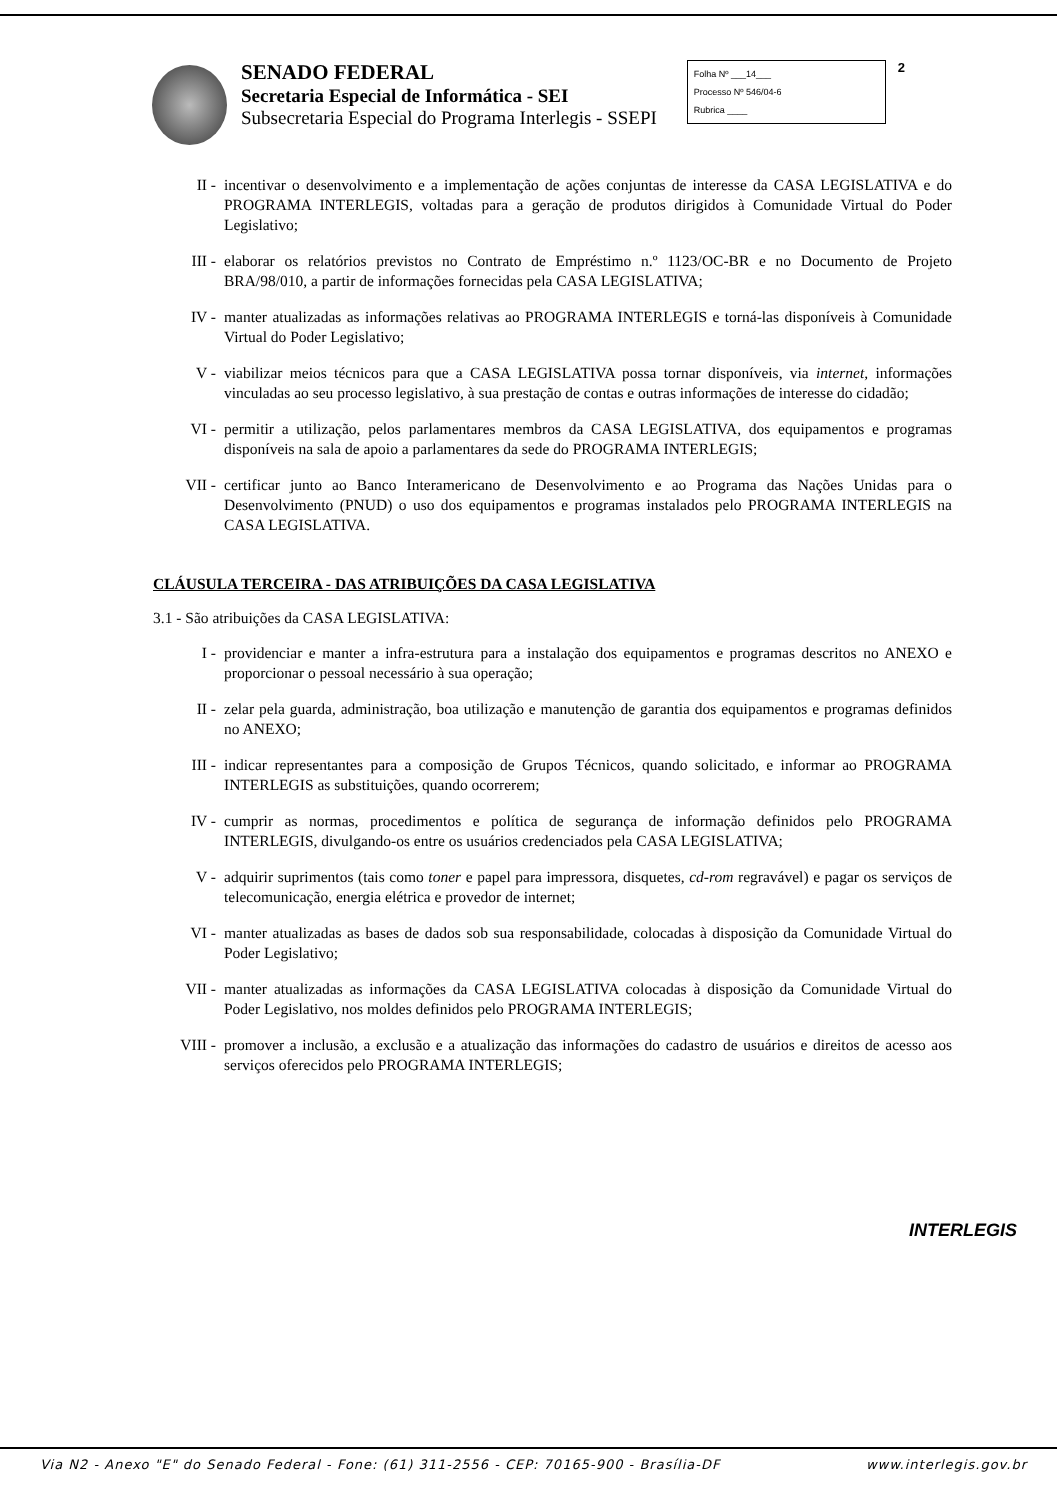SENADO FEDERAL
Secretaria Especial de Informática - SEI
Subsecretaria Especial do Programa Interlegis - SSEPI
Folha Nº ___14___
Processo Nº 546/04-6
Rubrica ____
2
II - incentivar o desenvolvimento e a implementação de ações conjuntas de interesse da CASA LEGISLATIVA e do PROGRAMA INTERLEGIS, voltadas para a geração de produtos dirigidos à Comunidade Virtual do Poder Legislativo;
III - elaborar os relatórios previstos no Contrato de Empréstimo n.º 1123/OC-BR e no Documento de Projeto BRA/98/010, a partir de informações fornecidas pela CASA LEGISLATIVA;
IV - manter atualizadas as informações relativas ao PROGRAMA INTERLEGIS e torná-las disponíveis à Comunidade Virtual do Poder Legislativo;
V - viabilizar meios técnicos para que a CASA LEGISLATIVA possa tornar disponíveis, via internet, informações vinculadas ao seu processo legislativo, à sua prestação de contas e outras informações de interesse do cidadão;
VI - permitir a utilização, pelos parlamentares membros da CASA LEGISLATIVA, dos equipamentos e programas disponíveis na sala de apoio a parlamentares da sede do PROGRAMA INTERLEGIS;
VII - certificar junto ao Banco Interamericano de Desenvolvimento e ao Programa das Nações Unidas para o Desenvolvimento (PNUD) o uso dos equipamentos e programas instalados pelo PROGRAMA INTERLEGIS na CASA LEGISLATIVA.
CLÁUSULA TERCEIRA - DAS ATRIBUIÇÕES DA CASA LEGISLATIVA
3.1 - São atribuições da CASA LEGISLATIVA:
I - providenciar e manter a infra-estrutura para a instalação dos equipamentos e programas descritos no ANEXO e proporcionar o pessoal necessário à sua operação;
II - zelar pela guarda, administração, boa utilização e manutenção de garantia dos equipamentos e programas definidos no ANEXO;
III - indicar representantes para a composição de Grupos Técnicos, quando solicitado, e informar ao PROGRAMA INTERLEGIS as substituições, quando ocorrerem;
IV - cumprir as normas, procedimentos e política de segurança de informação definidos pelo PROGRAMA INTERLEGIS, divulgando-os entre os usuários credenciados pela CASA LEGISLATIVA;
V - adquirir suprimentos (tais como toner e papel para impressora, disquetes, cd-rom regravável) e pagar os serviços de telecomunicação, energia elétrica e provedor de internet;
VI - manter atualizadas as bases de dados sob sua responsabilidade, colocadas à disposição da Comunidade Virtual do Poder Legislativo;
VII - manter atualizadas as informações da CASA LEGISLATIVA colocadas à disposição da Comunidade Virtual do Poder Legislativo, nos moldes definidos pelo PROGRAMA INTERLEGIS;
VIII - promover a inclusão, a exclusão e a atualização das informações do cadastro de usuários e direitos de acesso aos serviços oferecidos pelo PROGRAMA INTERLEGIS;
INTERLEGIS
Via N2 - Anexo "E" do Senado Federal - Fone: (61) 311-2556 - CEP: 70165-900 - Brasília-DF www.interlegis.gov.br